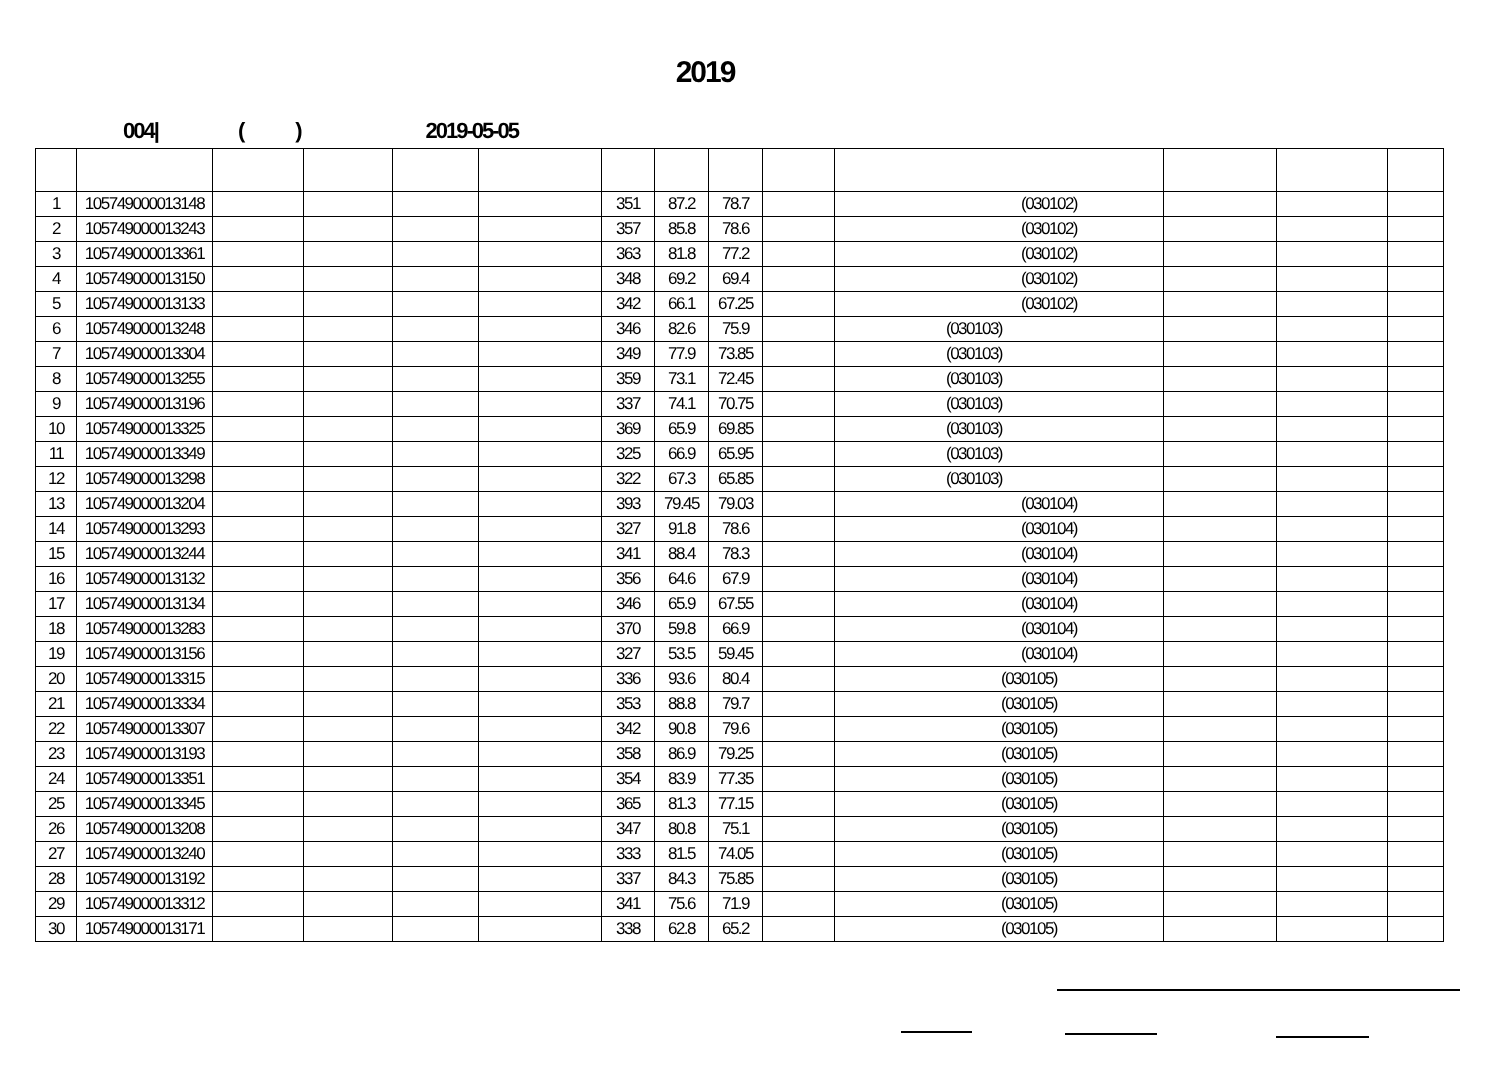2019
004| () 2019-05-05
| 1 | 105749000013148 | | | | | 351 | 87.2 | 78.7 | | (030102) | | | |
| 2 | 105749000013243 | | | | | 357 | 85.8 | 78.6 | | (030102) | | | |
| 3 | 105749000013361 | | | | | 363 | 81.8 | 77.2 | | (030102) | | | |
| 4 | 105749000013150 | | | | | 348 | 69.2 | 69.4 | | (030102) | | | |
| 5 | 105749000013133 | | | | | 342 | 66.1 | 67.25 | | (030102) | | | |
| 6 | 105749000013248 | | | | | 346 | 82.6 | 75.9 | | (030103) | | | |
| 7 | 105749000013304 | | | | | 349 | 77.9 | 73.85 | | (030103) | | | |
| 8 | 105749000013255 | | | | | 359 | 73.1 | 72.45 | | (030103) | | | |
| 9 | 105749000013196 | | | | | 337 | 74.1 | 70.75 | | (030103) | | | |
| 10 | 105749000013325 | | | | | 369 | 65.9 | 69.85 | | (030103) | | | |
| 11 | 105749000013349 | | | | | 325 | 66.9 | 65.95 | | (030103) | | | |
| 12 | 105749000013298 | | | | | 322 | 67.3 | 65.85 | | (030103) | | | |
| 13 | 105749000013204 | | | | | 393 | 79.45 | 79.03 | | (030104) | | | |
| 14 | 105749000013293 | | | | | 327 | 91.8 | 78.6 | | (030104) | | | |
| 15 | 105749000013244 | | | | | 341 | 88.4 | 78.3 | | (030104) | | | |
| 16 | 105749000013132 | | | | | 356 | 64.6 | 67.9 | | (030104) | | | |
| 17 | 105749000013134 | | | | | 346 | 65.9 | 67.55 | | (030104) | | | |
| 18 | 105749000013283 | | | | | 370 | 59.8 | 66.9 | | (030104) | | | |
| 19 | 105749000013156 | | | | | 327 | 53.5 | 59.45 | | (030104) | | | |
| 20 | 105749000013315 | | | | | 336 | 93.6 | 80.4 | | (030105) | | | |
| 21 | 105749000013334 | | | | | 353 | 88.8 | 79.7 | | (030105) | | | |
| 22 | 105749000013307 | | | | | 342 | 90.8 | 79.6 | | (030105) | | | |
| 23 | 105749000013193 | | | | | 358 | 86.9 | 79.25 | | (030105) | | | |
| 24 | 105749000013351 | | | | | 354 | 83.9 | 77.35 | | (030105) | | | |
| 25 | 105749000013345 | | | | | 365 | 81.3 | 77.15 | | (030105) | | | |
| 26 | 105749000013208 | | | | | 347 | 80.8 | 75.1 | | (030105) | | | |
| 27 | 105749000013240 | | | | | 333 | 81.5 | 74.05 | | (030105) | | | |
| 28 | 105749000013192 | | | | | 337 | 84.3 | 75.85 | | (030105) | | | |
| 29 | 105749000013312 | | | | | 341 | 75.6 | 71.9 | | (030105) | | | |
| 30 | 105749000013171 | | | | | 338 | 62.8 | 65.2 | | (030105) | | | |